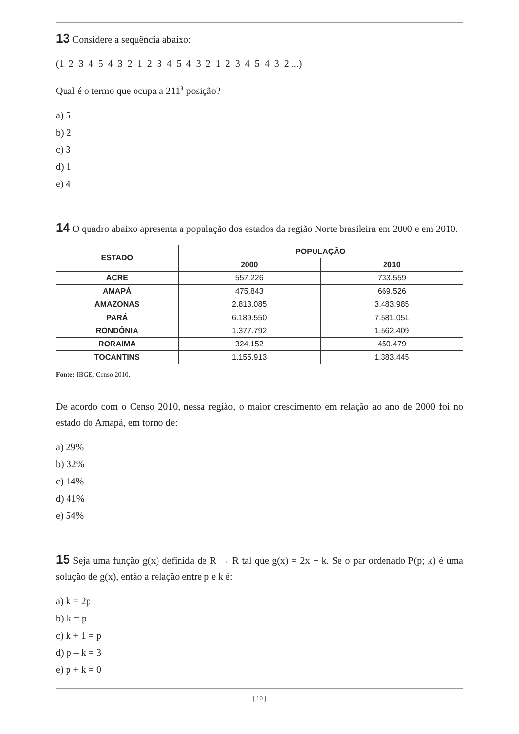13 Considere a sequência abaixo:
(1 2 3 4 5 4 3 2 1 2 3 4 5 4 3 2 1 2 3 4 5 4 3 2 ...)
Qual é o termo que ocupa a 211<sup>a</sup> posição?
a) 5
b) 2
c) 3
d) 1
e) 4
14 O quadro abaixo apresenta a população dos estados da região Norte brasileira em 2000 e em 2010.
| ESTADO | POPULAÇÃO | |
| --- | --- | --- |
| | 2000 | 2010 |
| ACRE | 557.226 | 733.559 |
| AMAPÁ | 475.843 | 669.526 |
| AMAZONAS | 2.813.085 | 3.483.985 |
| PARÁ | 6.189.550 | 7.581.051 |
| RONDÔNIA | 1.377.792 | 1.562.409 |
| RORAIMA | 324.152 | 450.479 |
| TOCANTINS | 1.155.913 | 1.383.445 |
Fonte: IBGE, Censo 2010.
De acordo com o Censo 2010, nessa região, o maior crescimento em relação ao ano de 2000 foi no estado do Amapá, em torno de:
a) 29%
b) 32%
c) 14%
d) 41%
e) 54%
15 Seja uma função g(x) definida de R → R tal que g(x) = 2x − k. Se o par ordenado P(p; k) é uma solução de g(x), então a relação entre p e k é:
a) k = 2p
b) k = p
c) k + 1 = p
d) p – k = 3
e) p + k = 0
[ 10 ]